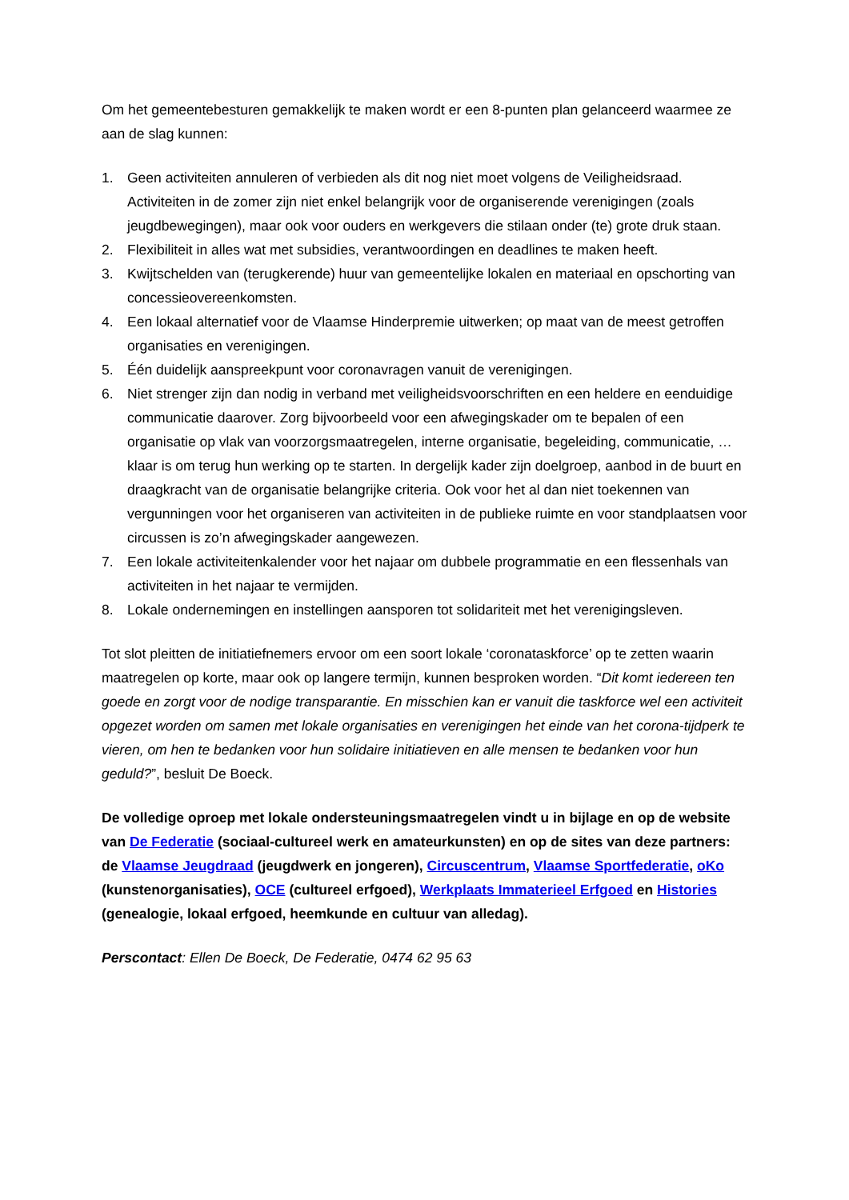Om het gemeentebesturen gemakkelijk te maken wordt er een 8-punten plan gelanceerd waarmee ze aan de slag kunnen:
1. Geen activiteiten annuleren of verbieden als dit nog niet moet volgens de Veiligheidsraad. Activiteiten in de zomer zijn niet enkel belangrijk voor de organiserende verenigingen (zoals jeugdbewegingen), maar ook voor ouders en werkgevers die stilaan onder (te) grote druk staan.
2. Flexibiliteit in alles wat met subsidies, verantwoordingen en deadlines te maken heeft.
3. Kwijtschelden van (terugkerende) huur van gemeentelijke lokalen en materiaal en opschorting van concessieovereenkomsten.
4. Een lokaal alternatief voor de Vlaamse Hinderpremie uitwerken; op maat van de meest getroffen organisaties en verenigingen.
5. Één duidelijk aanspreekpunt voor coronavragen vanuit de verenigingen.
6. Niet strenger zijn dan nodig in verband met veiligheidsvoorschriften en een heldere en eenduidige communicatie daarover. Zorg bijvoorbeeld voor een afwegingskader om te bepalen of een organisatie op vlak van voorzorgsmaatregelen, interne organisatie, begeleiding, communicatie, … klaar is om terug hun werking op te starten. In dergelijk kader zijn doelgroep, aanbod in de buurt en draagkracht van de organisatie belangrijke criteria. Ook voor het al dan niet toekennen van vergunningen voor het organiseren van activiteiten in de publieke ruimte en voor standplaatsen voor circussen is zo’n afwegingskader aangewezen.
7. Een lokale activiteitenkalender voor het najaar om dubbele programmatie en een flessenhals van activiteiten in het najaar te vermijden.
8. Lokale ondernemingen en instellingen aansporen tot solidariteit met het verenigingsleven.
Tot slot pleitten de initiatiefnemers ervoor om een soort lokale ‘coronataskforce’ op te zetten waarin maatregelen op korte, maar ook op langere termijn, kunnen besproken worden. “Dit komt iedereen ten goede en zorgt voor de nodige transparantie. En misschien kan er vanuit die taskforce wel een activiteit opgezet worden om samen met lokale organisaties en verenigingen het einde van het corona-tijdperk te vieren, om hen te bedanken voor hun solidaire initiatieven en alle mensen te bedanken voor hun geduld?”, besluit De Boeck.
De volledige oproep met lokale ondersteuningsmaatregelen vindt u in bijlage en op de website van De Federatie (sociaal-cultureel werk en amateurkunsten) en op de sites van deze partners: de Vlaamse Jeugdraad (jeugdwerk en jongeren), Circuscentrum, Vlaamse Sportfederatie, oKo (kunstenorganisaties), OCE (cultureel erfgoed), Werkplaats Immaterieel Erfgoed en Histories (genealogie, lokaal erfgoed, heemkunde en cultuur van alledag).
Perscontact: Ellen De Boeck, De Federatie, 0474 62 95 63